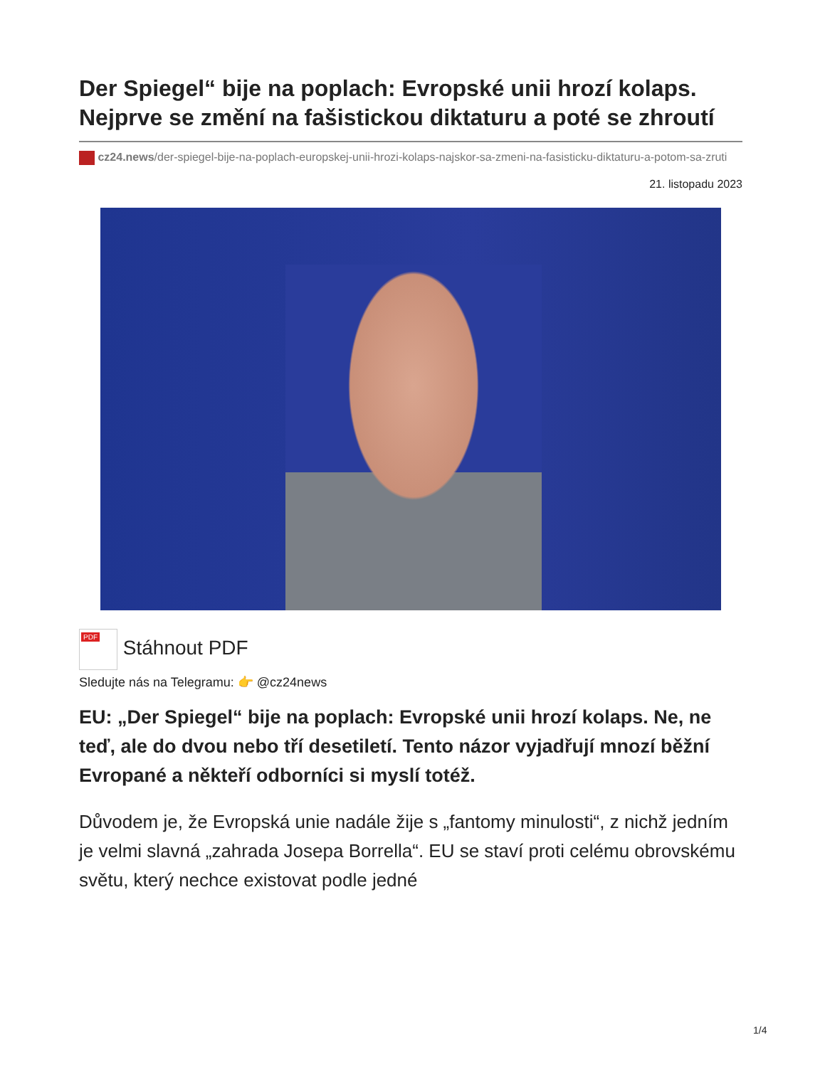Der Spiegel“ bije na poplach: Evropské unii hrozí kolaps. Nejprve se změní na fašistickou diktaturu a poté se zhroutí
cz24.news/der-spiegel-bije-na-poplach-europskej-unii-hrozi-kolaps-najskor-sa-zmeni-na-fasisticku-diktaturu-a-potom-sa-zruti
21. listopadu 2023
PDF Stáhnout PDF
Sledujte nás na Telegramu: 👉 @cz24news
EU: „Der Spiegel“ bije na poplach: Evropské unii hrozí kolaps. Ne, ne teď, ale do dvou nebo tří desetiletí. Tento názor vyjadřují mnozí běžní Evropané a někteří odborníci si myslí totéž.
Důvodem je, že Evropská unie nadále žije s „fantomy minulosti“, z nichž jedním je velmi slavná „zahrada Josepa Borrella“. EU se staví proti celému obrovskému světu, který nechce existovat podle jedné
1/4